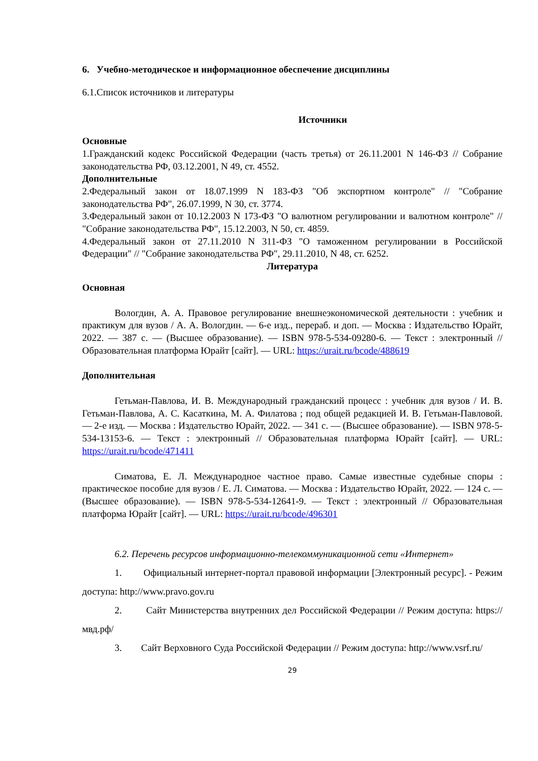6. Учебно-методическое и информационное обеспечение дисциплины
6.1.Список источников и литературы
Источники
Основные
1.Гражданский кодекс Российской Федерации (часть третья) от 26.11.2001 N 146-ФЗ // Собрание законодательства РФ, 03.12.2001, N 49, ст. 4552.
Дополнительные
2.Федеральный закон от 18.07.1999 N 183-ФЗ "Об экспортном контроле" // "Собрание законодательства РФ", 26.07.1999, N 30, ст. 3774.
3.Федеральный закон от 10.12.2003 N 173-ФЗ "О валютном регулировании и валютном контроле" // "Собрание законодательства РФ", 15.12.2003, N 50, ст. 4859.
4.Федеральный закон от 27.11.2010 N 311-ФЗ "О таможенном регулировании в Российской Федерации" // "Собрание законодательства РФ", 29.11.2010, N 48, ст. 6252.
Литература
Основная
Вологдин, А. А. Правовое регулирование внешнеэкономической деятельности : учебник и практикум для вузов / А. А. Вологдин. — 6-е изд., перераб. и доп. — Москва : Издательство Юрайт, 2022. — 387 с. — (Высшее образование). — ISBN 978-5-534-09280-6. — Текст : электронный // Образовательная платформа Юрайт [сайт]. — URL: https://urait.ru/bcode/488619
Дополнительная
Гетьман-Павлова, И. В. Международный гражданский процесс : учебник для вузов / И. В. Гетьман-Павлова, А. С. Касаткина, М. А. Филатова ; под общей редакцией И. В. Гетьман-Павловой. — 2-е изд. — Москва : Издательство Юрайт, 2022. — 341 с. — (Высшее образование). — ISBN 978-5-534-13153-6. — Текст : электронный // Образовательная платформа Юрайт [сайт]. — URL: https://urait.ru/bcode/471411
Симатова, Е. Л. Международное частное право. Самые известные судебные споры : практическое пособие для вузов / Е. Л. Симатова. — Москва : Издательство Юрайт, 2022. — 124 с. — (Высшее образование). — ISBN 978-5-534-12641-9. — Текст : электронный // Образовательная платформа Юрайт [сайт]. — URL: https://urait.ru/bcode/496301
6.2. Перечень ресурсов информационно-телекоммуникационной сети «Интернет»
1. Официальный интернет-портал правовой информации [Электронный ресурс]. - Режим доступа: http://www.pravo.gov.ru
2. Сайт Министерства внутренних дел Российской Федерации // Режим доступа: https://мвд.рф/
3. Сайт Верховного Суда Российской Федерации // Режим доступа: http://www.vsrf.ru/
29